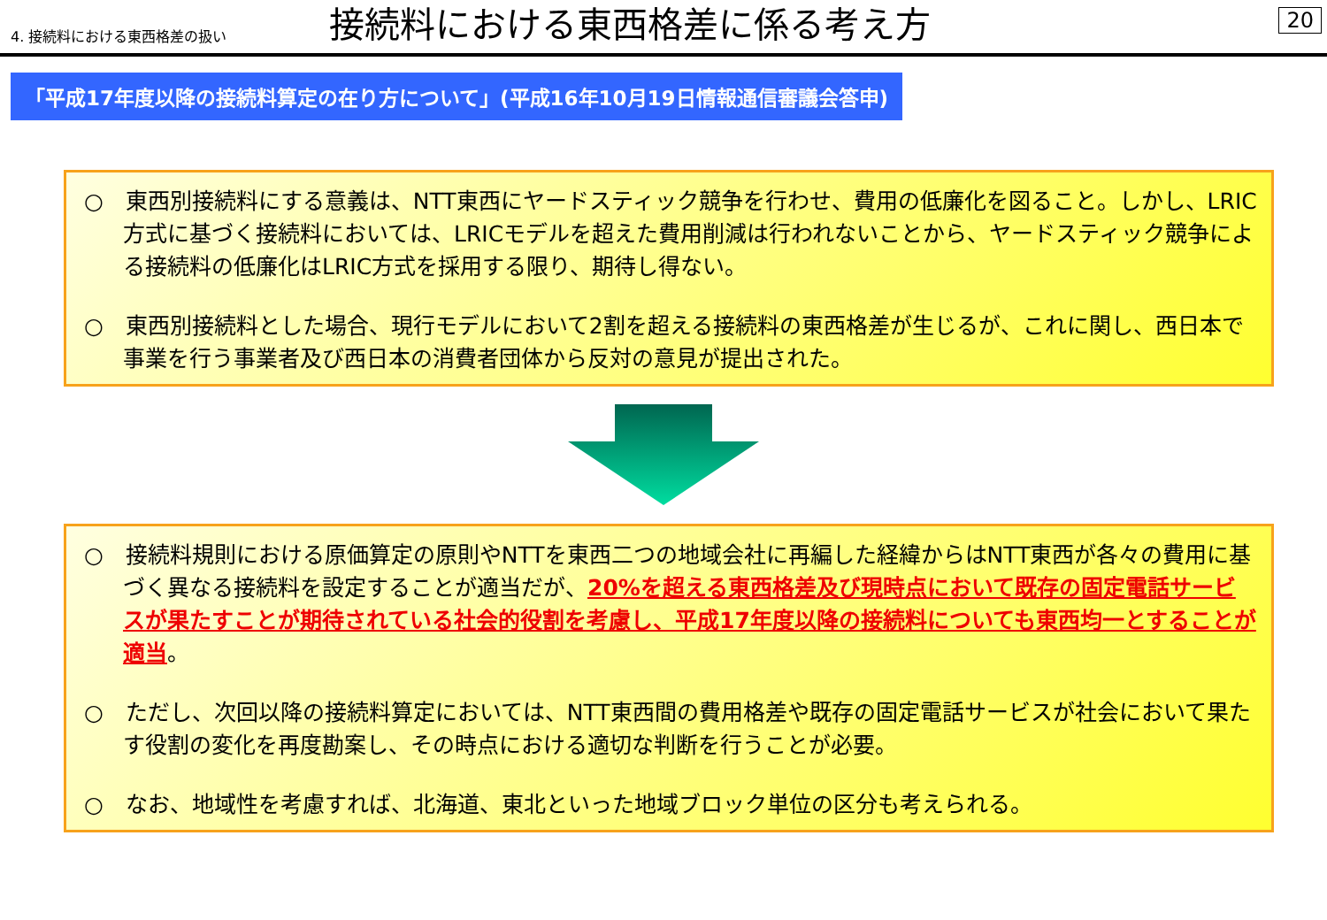4. 接続料における東西格差の扱い
接続料における東西格差に係る考え方
20
「平成17年度以降の接続料算定の在り方について」(平成16年10月19日情報通信審議会答申)
○　東西別接続料にする意義は、NTT東西にヤードスティック競争を行わせ、費用の低廉化を図ること。しかし、LRIC方式に基づく接続料においては、LRICモデルを超えた費用削減は行われないことから、ヤードスティック競争による接続料の低廉化はLRIC方式を採用する限り、期待し得ない。
○　東西別接続料とした場合、現行モデルにおいて2割を超える接続料の東西格差が生じるが、これに関し、西日本で事業を行う事業者及び西日本の消費者団体から反対の意見が提出された。
○　接続料規則における原価算定の原則やNTTを東西二つの地域会社に再編した経緯からはNTT東西が各々の費用に基づく異なる接続料を設定することが適当だが、20%を超える東西格差及び現時点において既存の固定電話サービスが果たすことが期待されている社会的役割を考慮し、平成17年度以降の接続料についても東西均一とすることが適当。
○　ただし、次回以降の接続料算定においては、NTT東西間の費用格差や既存の固定電話サービスが社会において果たす役割の変化を再度勘案し、その時点における適切な判断を行うことが必要。
○　なお、地域性を考慮すれば、北海道、東北といった地域ブロック単位の区分も考えられる。